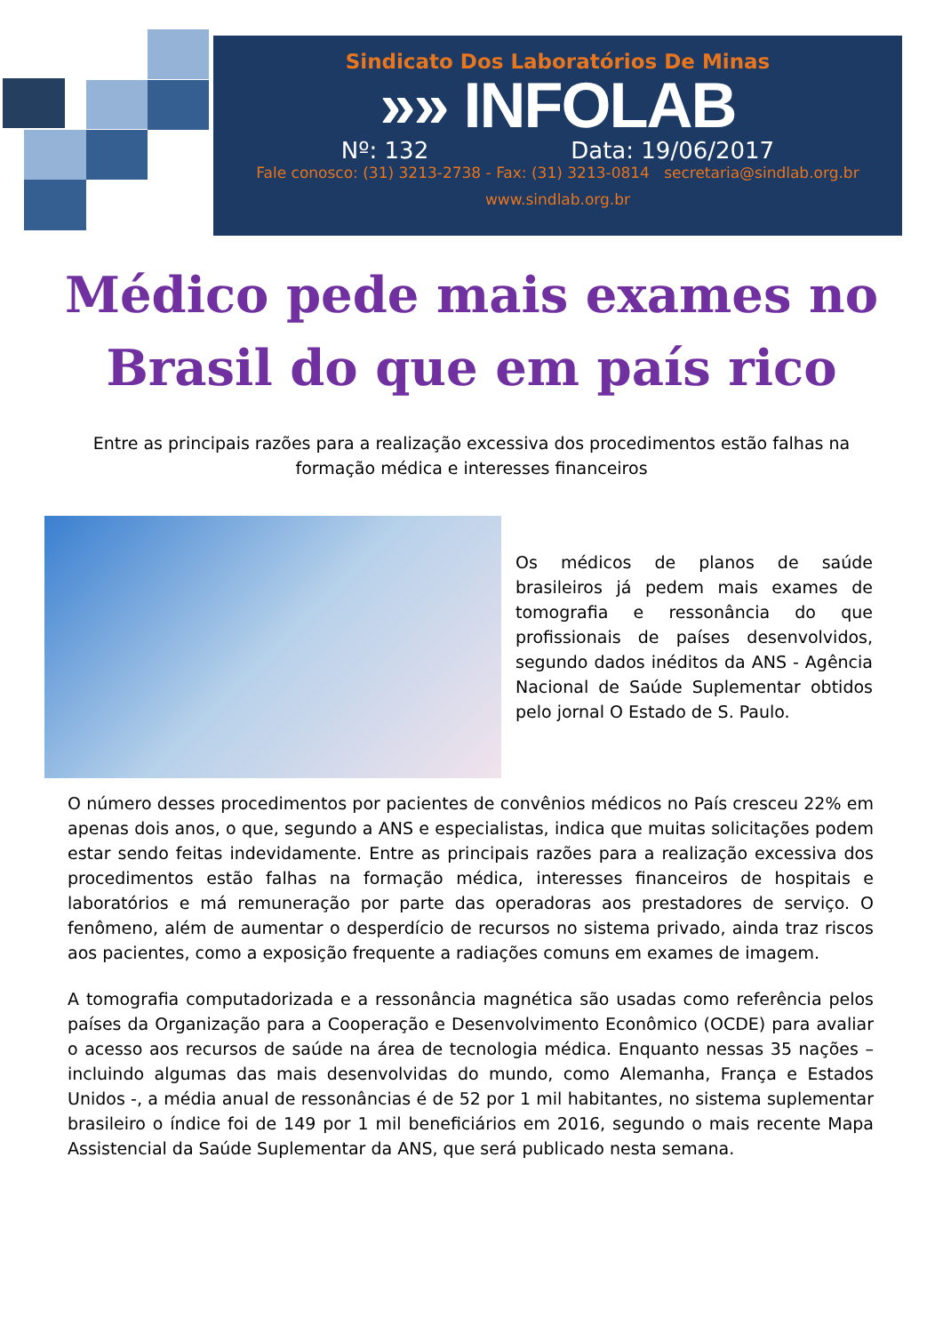Sindicato Dos Laboratórios De Minas
»» INFOLAB
Nº: 132 Data: 19/06/2017
Fale conosco: (31) 3213-2738 - Fax: (31) 3213-0814 secretaria@sindlab.org.br
www.sindlab.org.br
Médico pede mais exames no
Brasil do que em país rico
Entre as principais razões para a realização excessiva dos procedimentos estão falhas na formação médica e interesses financeiros
Os médicos de planos de saúde brasileiros já pedem mais exames de tomografia e ressonância do que profissionais de países desenvolvidos, segundo dados inéditos da ANS - Agência Nacional de Saúde Suplementar obtidos pelo jornal O Estado de S. Paulo.
O número desses procedimentos por pacientes de convênios médicos no País cresceu 22% em apenas dois anos, o que, segundo a ANS e especialistas, indica que muitas solicitações podem estar sendo feitas indevidamente. Entre as principais razões para a realização excessiva dos procedimentos estão falhas na formação médica, interesses financeiros de hospitais e laboratórios e má remuneração por parte das operadoras aos prestadores de serviço. O fenômeno, além de aumentar o desperdício de recursos no sistema privado, ainda traz riscos aos pacientes, como a exposição frequente a radiações comuns em exames de imagem.
A tomografia computadorizada e a ressonância magnética são usadas como referência pelos países da Organização para a Cooperação e Desenvolvimento Econômico (OCDE) para avaliar o acesso aos recursos de saúde na área de tecnologia médica. Enquanto nessas 35 nações – incluindo algumas das mais desenvolvidas do mundo, como Alemanha, França e Estados Unidos -, a média anual de ressonâncias é de 52 por 1 mil habitantes, no sistema suplementar brasileiro o índice foi de 149 por 1 mil beneficiários em 2016, segundo o mais recente Mapa Assistencial da Saúde Suplementar da ANS, que será publicado nesta semana.